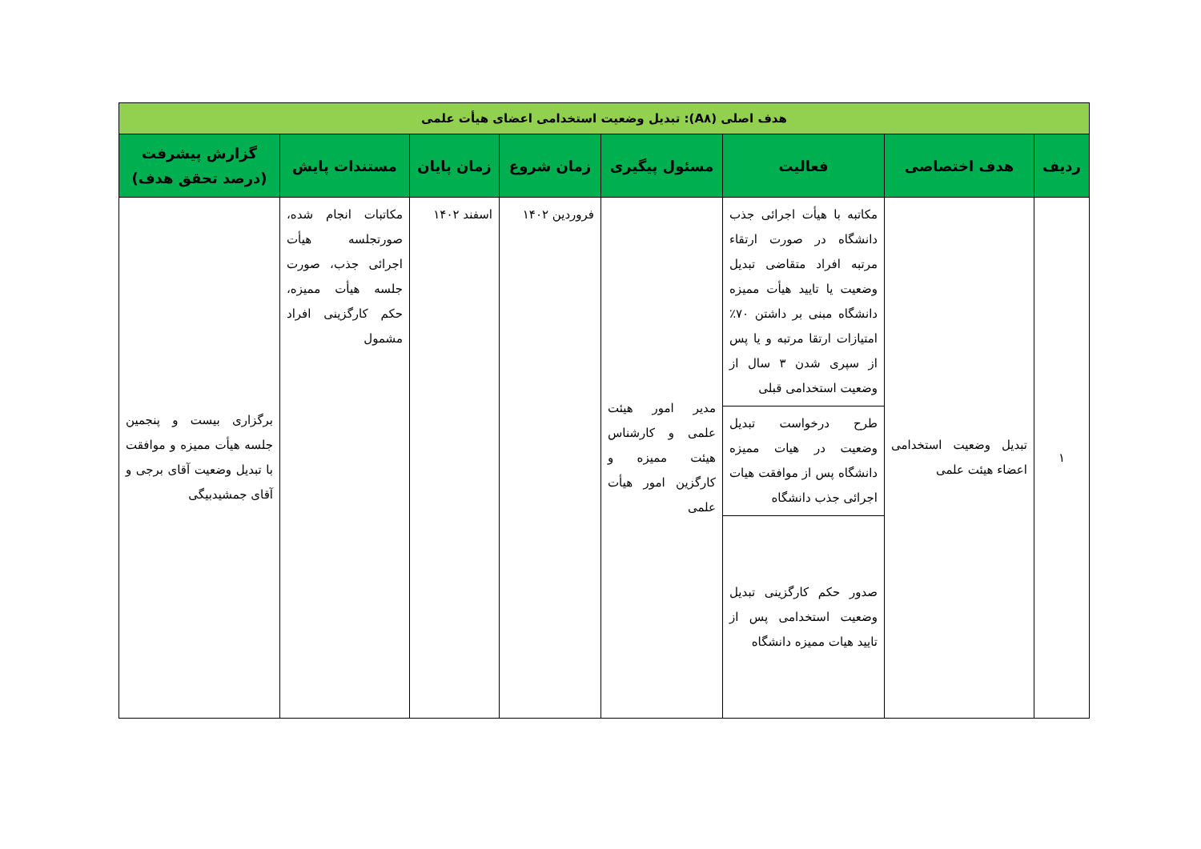| هدف اصلی (A۸): تبدیل وضعیت استخدامی اعضای هیأت علمی | | | | | | | |
| ردیف | هدف اختصاصی | فعالیت | مسئول پیگیری | زمان شروع | زمان پایان | مستندات پایش | گزارش پیشرفت (درصد تحقق هدف) |
| ۱ | تبدیل وضعیت استخدامی اعضاء هیئت علمی | مکاتبه با هیأت اجرائی جذب دانشگاه در صورت ارتقاء مرتبه افراد متقاضی تبدیل وضعیت یا تایید هیأت ممیزه دانشگاه مبنی بر داشتن ۷۰٪ امتیازات ارتقا مرتبه و یا پس از سپری شدن ۳ سال از وضعیت استخدامی قبلی | مدیر امور هیئت علمی و کارشناس هیئت ممیزه و کارگزین امور هیأت علمی | فروردین ۱۴۰۲ | اسفند ۱۴۰۲ | مکاتبات انجام شده، صورتجلسه هیأت اجرائی جذب، صورت جلسه هیأت ممیزه، حکم کارگزینی افراد مشمول | برگزاری بیست و پنجمین جلسه هیأت ممیزه و موافقت با تبدیل وضعیت آقای برجی و آقای جمشیدبیگی |
| | | طرح درخواست تبدیل وضعیت در هیات ممیزه دانشگاه پس از موافقت هیات اجرائی جذب دانشگاه | | | | | |
| | | صدور حکم کارگزینی تبدیل وضعیت استخدامی پس از تایید هیات ممیزه دانشگاه | | | | | |